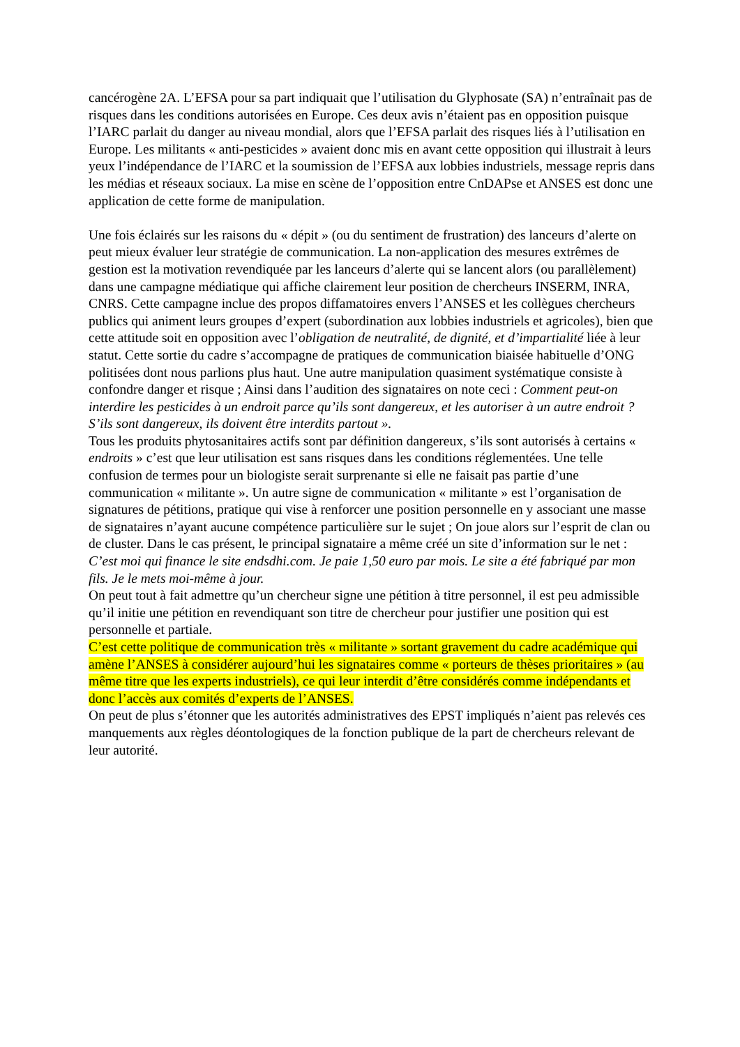cancérogène 2A. L’EFSA pour sa part indiquait que l’utilisation du Glyphosate (SA) n’entraînait pas de risques dans les conditions autorisées en Europe. Ces deux avis n’étaient pas en opposition puisque l’IARC parlait du danger au niveau mondial, alors que l’EFSA parlait des risques liés à l’utilisation en Europe. Les militants « anti-pesticides » avaient donc mis en avant cette opposition qui illustrait à leurs yeux l’indépendance de l’IARC et la soumission de l’EFSA aux lobbies industriels, message repris dans les médias et réseaux sociaux. La mise en scène de l’opposition entre CnDAPse et ANSES est donc une application de cette forme de manipulation.
Une fois éclairés sur les raisons du « dépit » (ou du sentiment de frustration) des lanceurs d’alerte on peut mieux évaluer leur stratégie de communication. La non-application des mesures extrêmes de gestion est la motivation revendiquée par les lanceurs d’alerte qui se lancent alors (ou parallèlement) dans une campagne médiatique qui affiche clairement leur position de chercheurs INSERM, INRA, CNRS. Cette campagne inclue des propos diffamatoires envers l’ANSES et les collègues chercheurs publics qui animent leurs groupes d’expert (subordination aux lobbies industriels et agricoles), bien que cette attitude soit en opposition avec l’obligation de neutralité, de dignité, et d’impartialité liée à leur statut. Cette sortie du cadre s’accompagne de pratiques de communication biaisée habituelle d’ONG politisées dont nous parlions plus haut. Une autre manipulation quasiment systématique consiste à confondre danger et risque ; Ainsi dans l’audition des signataires on note ceci : Comment peut-on interdire les pesticides à un endroit parce qu’ils sont dangereux, et les autoriser à un autre endroit ? S’ils sont dangereux, ils doivent être interdits partout ».
Tous les produits phytosanitaires actifs sont par définition dangereux, s’ils sont autorisés à certains « endroits » c’est que leur utilisation est sans risques dans les conditions réglementées. Une telle confusion de termes pour un biologiste serait surprenante si elle ne faisait pas partie d’une communication « militante ». Un autre signe de communication « militante » est l’organisation de signatures de pétitions, pratique qui vise à renforcer une position personnelle en y associant une masse de signataires n’ayant aucune compétence particulière sur le sujet ; On joue alors sur l’esprit de clan ou de cluster. Dans le cas présent, le principal signataire a même créé un site d’information sur le net : C’est moi qui finance le site endsdhi.com. Je paie 1,50 euro par mois. Le site a été fabriqué par mon fils. Je le mets moi-même à jour.
On peut tout à fait admettre qu’un chercheur signe une pétition à titre personnel, il est peu admissible qu’il initie une pétition en revendiquant son titre de chercheur pour justifier une position qui est personnelle et partiale.
C’est cette politique de communication très « militante » sortant gravement du cadre académique qui amène l’ANSES à considérer aujourd’hui les signataires comme « porteurs de thèses prioritaires » (au même titre que les experts industriels), ce qui leur interdit d’être considérés comme indépendants et donc l’accès aux comités d’experts de l’ANSES.
On peut de plus s’étonner que les autorités administratives des EPST impliqués n’aient pas relevés ces manquements aux règles déontologiques de la fonction publique de la part de chercheurs relevant de leur autorité.